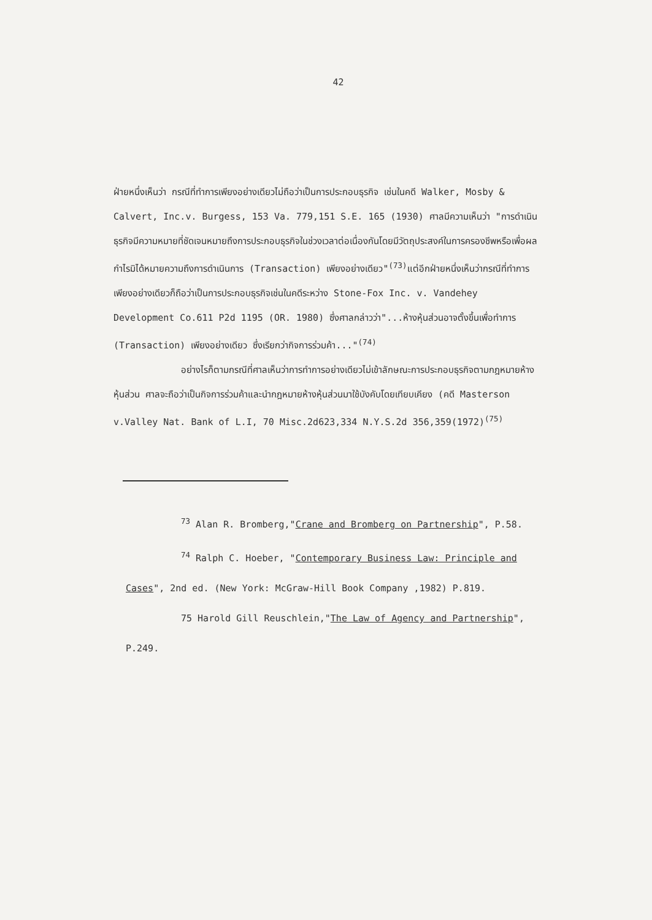42
ฝ่ายหนึ่งเห็นว่า กรณีที่ทำการเพียงอย่างเดียวไม่ถือว่าเป็นการประกอบธุรกิจ เช่นในคดี Walker, Mosby & Calvert, Inc.v. Burgess, 153 Va. 779,151 S.E. 165 (1930) ศาลมีความเห็นว่า "การดำเนินธุรกิจมีความหมายที่ชัดเจนหมายถึงการประกอบธุรกิจในช่วงเวลาต่อเนื่องกันโดยมีวัตถุประสงค์ในการครองชีพหรือเพื่อผลกำไรมิได้หมายความถึงการดำเนินการ (Transaction) เพียงอย่างเดียว"<sup>(73)</sup>แต่อีกฝ่ายหนึ่งเห็นว่ากรณีที่ทำการเพียงอย่างเดียวก็ถือว่าเป็นการประกอบธุรกิจเช่นในคดีระหว่าง Stone-Fox Inc. v. Vandehey Development Co.611 P2d 1195 (OR. 1980) ซึ่งศาลกล่าวว่า"...ห้างหุ้นส่วนอาจตั้งขึ้นเพื่อทำการ (Transaction) เพียงอย่างเดียว ซึ่งเรียกว่ากิจการร่วมค้า..."<sup>(74)</sup>
อย่างไรก็ตามกรณีที่ศาลเห็นว่าการทำการอย่างเดียวไม่เข้าลักษณะการประกอบธุรกิจตามกฎหมายห้างหุ้นส่วน ศาลจะถือว่าเป็นกิจการร่วมค้าและนำกฎหมายห้างหุ้นส่วนมาใช้บังคับโดยเทียบเคียง (คดี Masterson v.Valley Nat. Bank of L.I, 70 Misc.2d623,334 N.Y.S.2d 356,359(1972)<sup>(75)</sup>
<sup>73</sup> Alan R. Bromberg,"Crane and Bromberg on Partnership", P.58.
<sup>74</sup> Ralph C. Hoeber, "Contemporary Business Law: Principle and Cases", 2nd ed. (New York: McGraw-Hill Book Company ,1982) P.819.
75 Harold Gill Reuschlein,"The Law of Agency and Partnership", P.249.